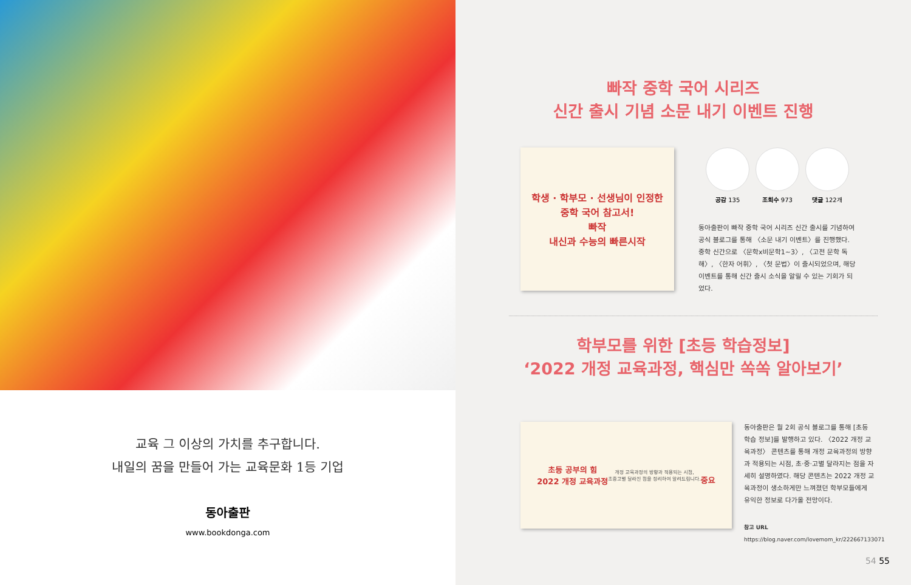교육 그 이상의 가치를 추구합니다.
내일의 꿈을 만들어 가는 교육문화 1등 기업
동아출판
www.bookdonga.com
빠작 중학 국어 시리즈
신간 출시 기념 소문 내기 이벤트 진행
학생 · 학부모 · 선생님이 인정한
중학 국어 참고서!
빠작
내신과 수능의 빠른시작
공감 135 조회수 973 댓글 122개
동아출판이 빠작 중학 국어 시리즈 신간 출시를 기념하여 공식 블로그를 통해 〈소문 내기 이벤트〉를 진행했다. 중학 신간으로 〈문학x비문학1~3〉, 〈고전 문학 독해〉, 〈한자 어휘〉, 〈첫 문법〉이 출시되었으며, 해당 이벤트를 통해 신간 출시 소식을 알릴 수 있는 기회가 되었다.
학부모를 위한 [초등 학습정보]
‘2022 개정 교육과정, 핵심만 쏙쏙 알아보기’
초등 공부의 힘
2022 개정 교육과정
개정 교육과정의 방향과 적용되는 시점,
초중고별 달라진 점을 정리하여 알려드립니다.
중요
동아출판은 월 2회 공식 블로그를 통해 [초등 학습 정보]를 발행하고 있다. 〈2022 개정 교육과정〉 콘텐츠를 통해 개정 교육과정의 방향과 적용되는 시점, 초·중·고별 달라지는 점을 자세히 설명하였다. 해당 콘텐츠는 2022 개정 교육과정이 생소하게만 느껴졌던 학부모들에게 유익한 정보로 다가올 전망이다.
참고 URL
https://blog.naver.com/lovemom_kr/222667133071
54 55